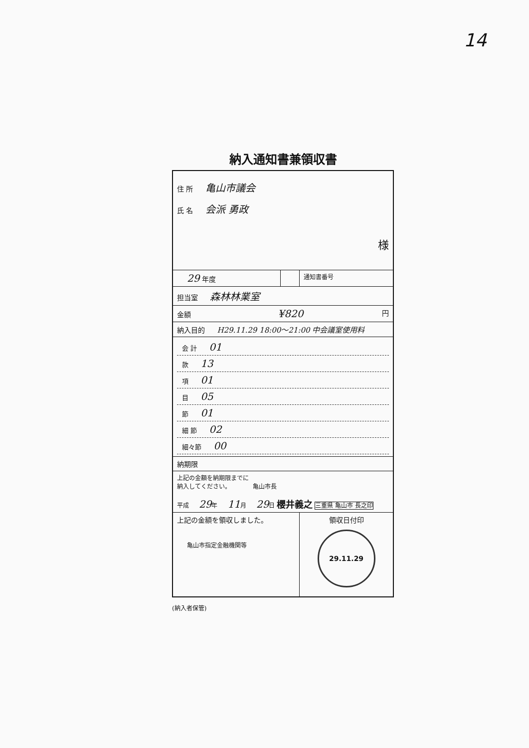14
納入通知書兼領収書
| 住 所 亀山市議会 氏 名 会派 勇政 様 | | |
| 29 年度 | | 通知書番号 |
| 担当室 森林林業室 | | |
| 金額 ¥820 円 | | |
| 納入目的 H29.11.29 18:00～21:00 中会議室使用料 | | |
| 会 計 01 款 13 項 01 目 05 節 01 細 節 02 細々節 00 | | |
| 納期限 | | |
| 上記の金額を納期限までに 納入してください。 亀山市長 平成 29 年 11 月 29 日 櫻井義之 三重県 亀山市 長之印 | | |
| 上記の金額を領収しました。 亀山市指定金融機関等 | | 領収日付印 29.11.29 |
(納入者保管)